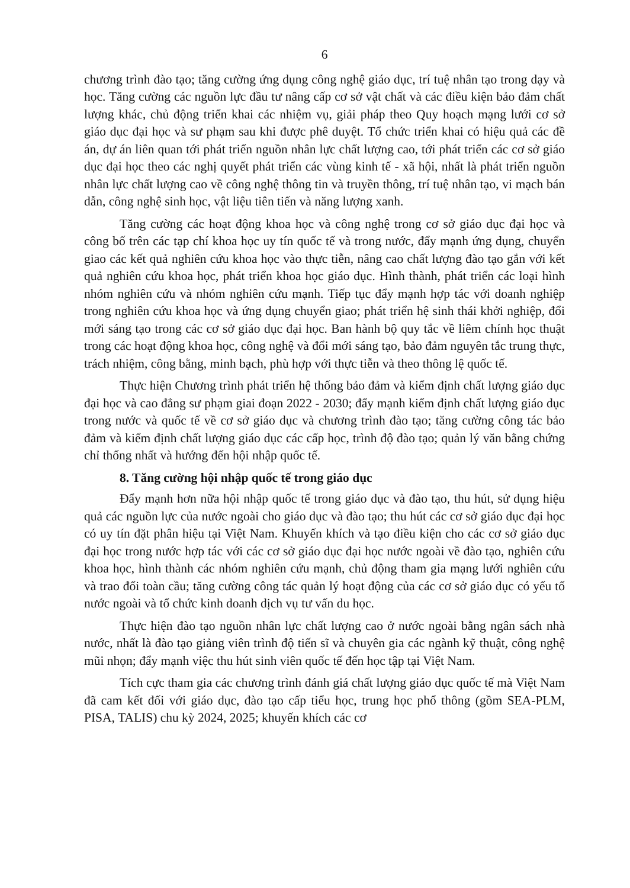6
chương trình đào tạo; tăng cường ứng dụng công nghệ giáo dục, trí tuệ nhân tạo trong dạy và học. Tăng cường các nguồn lực đầu tư nâng cấp cơ sở vật chất và các điều kiện bảo đảm chất lượng khác, chủ động triển khai các nhiệm vụ, giải pháp theo Quy hoạch mạng lưới cơ sở giáo dục đại học và sư phạm sau khi được phê duyệt. Tổ chức triển khai có hiệu quả các đề án, dự án liên quan tới phát triển nguồn nhân lực chất lượng cao, tới phát triển các cơ sở giáo dục đại học theo các nghị quyết phát triển các vùng kinh tế - xã hội, nhất là phát triển nguồn nhân lực chất lượng cao về công nghệ thông tin và truyền thông, trí tuệ nhân tạo, vi mạch bán dẫn, công nghệ sinh học, vật liệu tiên tiến và năng lượng xanh.
Tăng cường các hoạt động khoa học và công nghệ trong cơ sở giáo dục đại học và công bố trên các tạp chí khoa học uy tín quốc tế và trong nước, đẩy mạnh ứng dụng, chuyển giao các kết quả nghiên cứu khoa học vào thực tiễn, nâng cao chất lượng đào tạo gắn với kết quả nghiên cứu khoa học, phát triển khoa học giáo dục. Hình thành, phát triển các loại hình nhóm nghiên cứu và nhóm nghiên cứu mạnh. Tiếp tục đẩy mạnh hợp tác với doanh nghiệp trong nghiên cứu khoa học và ứng dụng chuyển giao; phát triển hệ sinh thái khởi nghiệp, đổi mới sáng tạo trong các cơ sở giáo dục đại học. Ban hành bộ quy tắc về liêm chính học thuật trong các hoạt động khoa học, công nghệ và đổi mới sáng tạo, bảo đảm nguyên tắc trung thực, trách nhiệm, công bằng, minh bạch, phù hợp với thực tiễn và theo thông lệ quốc tế.
Thực hiện Chương trình phát triển hệ thống bảo đảm và kiểm định chất lượng giáo dục đại học và cao đẳng sư phạm giai đoạn 2022 - 2030; đẩy mạnh kiểm định chất lượng giáo dục trong nước và quốc tế về cơ sở giáo dục và chương trình đào tạo; tăng cường công tác bảo đảm và kiểm định chất lượng giáo dục các cấp học, trình độ đào tạo; quản lý văn bằng chứng chỉ thống nhất và hướng đến hội nhập quốc tế.
8. Tăng cường hội nhập quốc tế trong giáo dục
Đẩy mạnh hơn nữa hội nhập quốc tế trong giáo dục và đào tạo, thu hút, sử dụng hiệu quả các nguồn lực của nước ngoài cho giáo dục và đào tạo; thu hút các cơ sở giáo dục đại học có uy tín đặt phân hiệu tại Việt Nam. Khuyến khích và tạo điều kiện cho các cơ sở giáo dục đại học trong nước hợp tác với các cơ sở giáo dục đại học nước ngoài về đào tạo, nghiên cứu khoa học, hình thành các nhóm nghiên cứu mạnh, chủ động tham gia mạng lưới nghiên cứu và trao đổi toàn cầu; tăng cường công tác quản lý hoạt động của các cơ sở giáo dục có yếu tố nước ngoài và tổ chức kinh doanh dịch vụ tư vấn du học.
Thực hiện đào tạo nguồn nhân lực chất lượng cao ở nước ngoài bằng ngân sách nhà nước, nhất là đào tạo giảng viên trình độ tiến sĩ và chuyên gia các ngành kỹ thuật, công nghệ mũi nhọn; đẩy mạnh việc thu hút sinh viên quốc tế đến học tập tại Việt Nam.
Tích cực tham gia các chương trình đánh giá chất lượng giáo dục quốc tế mà Việt Nam đã cam kết đối với giáo dục, đào tạo cấp tiểu học, trung học phổ thông (gồm SEA-PLM, PISA, TALIS) chu kỳ 2024, 2025; khuyến khích các cơ